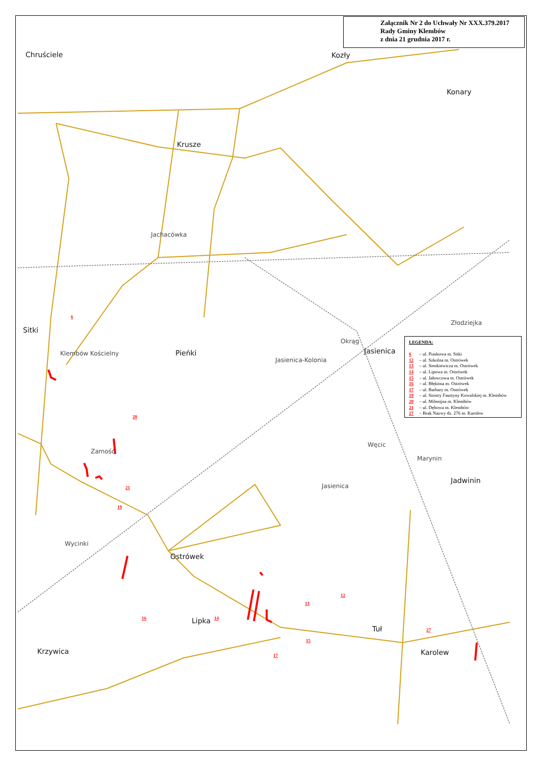Załącznik Nr 2 do Uchwały Nr XXX.379.2017
Rady Gminy Klembów
z dnia 21 grudnia 2017 r.
Chruściele
Kozły
Konary
Krusze
Jachacówka
Sitki
Pieńki
Klembów Kościelny
Jasienica-Kolonia
Okrąg
Jasienica
Złodziejka
Zamość
Węcic
Marynin
Jadwinin
Jasienica
Wycinki
Ostrówek
Lipka
Tuł
Karolew
Krzywica
6
20
21
19
16
14
12
13
15
17
27
LEGENDA:
6 – ul. Piaskowa m. Sitki
12 – ul. Szkolna m. Ostrówek
13 – ul. Sienkiewicza m. Ostrówek
14 – ul. Lipowa m. Ostrówek
15 – ul. Jałowcowa m. Ostrówek
16 – ul. Błękitna m. Ostrówek
17 – ul. Barbary m. Ostrówek
19 – ul. Siostry Faustyny Kowalskiej m. Klembów
20 – ul. Milenijna m. Klembów
21 – ul. Dębowa m. Klembów
27 – Brak Nazwy dz. 276 m. Karolew